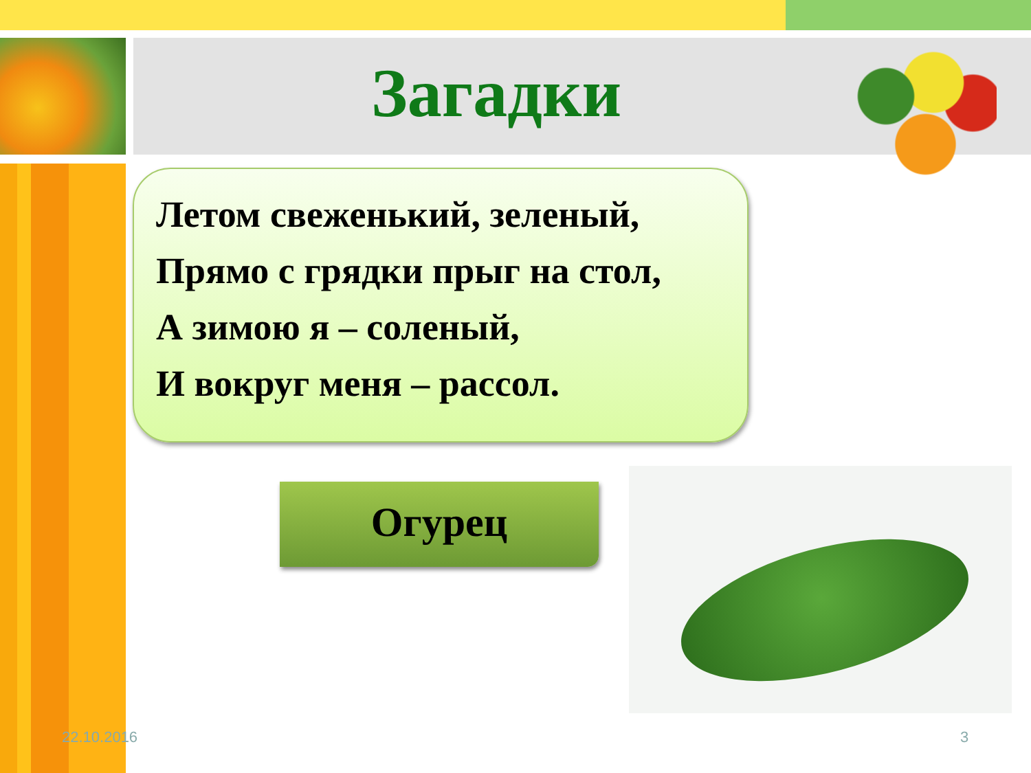Загадки
Летом свеженький, зеленый,
Прямо с грядки прыг на стол,
А зимою я – соленый,
И вокруг меня – рассол.
Огурец
22.10.2016 3